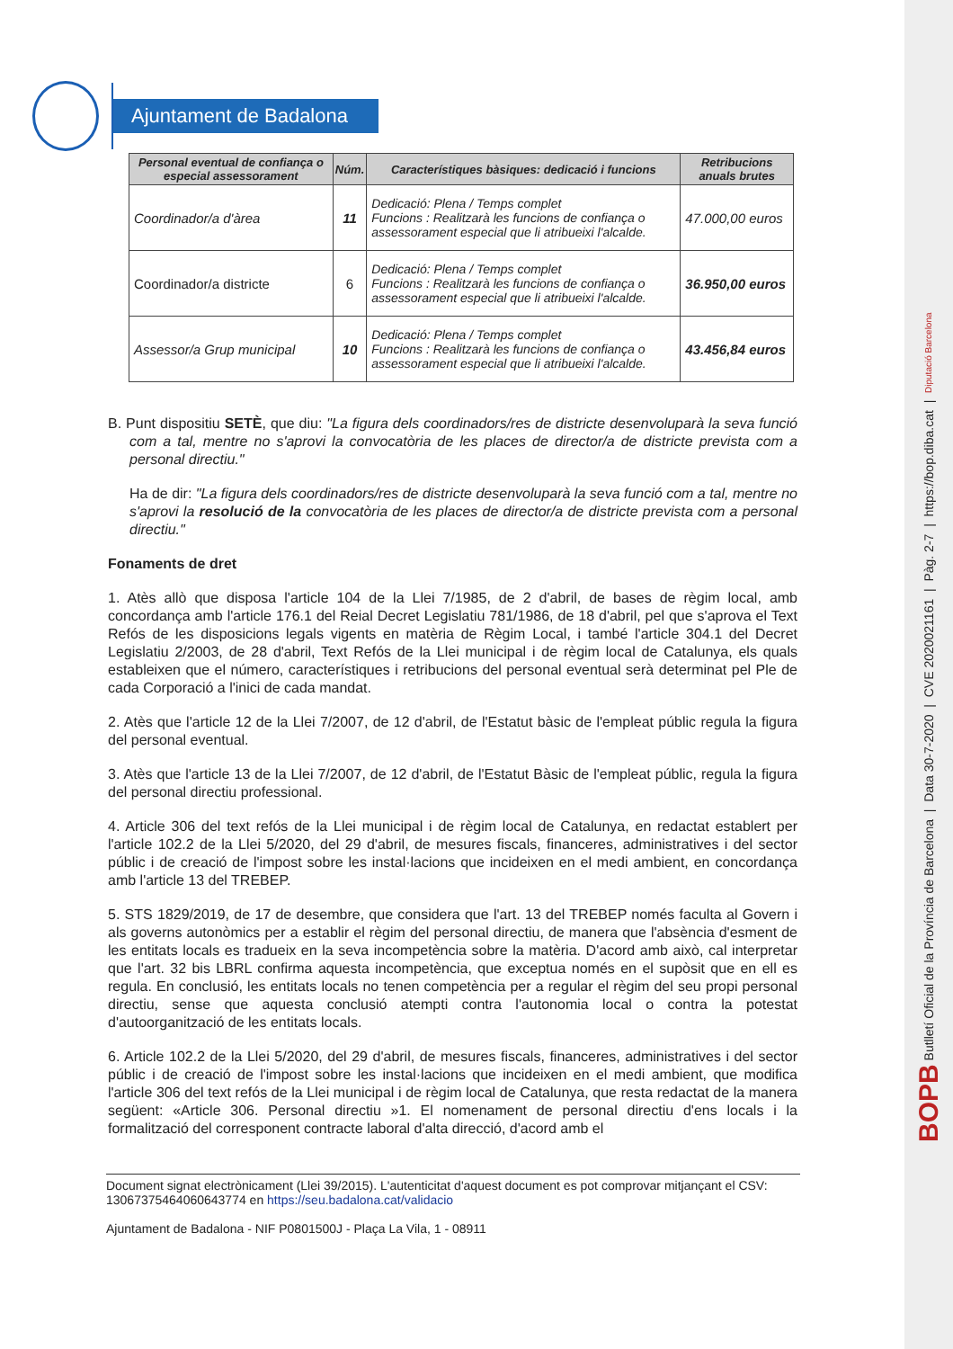BOPB Butlletí Oficial de la Província de Barcelona | Data 30-7-2020 | CVE 2020021161 | Pàg. 2-7 | https://bop.diba.cat | Diputació Barcelona
Ajuntament de Badalona
| Personal eventual de confiança o especial assessorament | Núm. | Característiques bàsiques: dedicació i funcions | Retribucions anuals brutes |
| --- | --- | --- | --- |
| Coordinador/a d'àrea | 11 | Dedicació: Plena / Temps complet Funcions : Realitzarà les funcions de confiança o assessorament especial que li atribueixi l'alcalde. | 47.000,00 euros |
| Coordinador/a districte | 6 | Dedicació: Plena / Temps complet Funcions : Realitzarà les funcions de confiança o assessorament especial que li atribueixi l'alcalde. | 36.950,00 euros |
| Assessor/a Grup municipal | 10 | Dedicació: Plena / Temps complet Funcions : Realitzarà les funcions de confiança o assessorament especial que li atribueixi l'alcalde. | 43.456,84 euros |
B. Punt dispositiu SETÈ, que diu: "La figura dels coordinadors/res de districte desenvoluparà la seva funció com a tal, mentre no s'aprovi la convocatòria de les places de director/a de districte prevista com a personal directiu."
Ha de dir: "La figura dels coordinadors/res de districte desenvoluparà la seva funció com a tal, mentre no s'aprovi la resolució de la convocatòria de les places de director/a de districte prevista com a personal directiu."
Fonaments de dret
1. Atès allò que disposa l'article 104 de la Llei 7/1985, de 2 d'abril, de bases de règim local, amb concordança amb l'article 176.1 del Reial Decret Legislatiu 781/1986, de 18 d'abril, pel que s'aprova el Text Refós de les disposicions legals vigents en matèria de Règim Local, i també l'article 304.1 del Decret Legislatiu 2/2003, de 28 d'abril, Text Refós de la Llei municipal i de règim local de Catalunya, els quals estableixen que el número, característiques i retribucions del personal eventual serà determinat pel Ple de cada Corporació a l'inici de cada mandat.
2. Atès que l'article 12 de la Llei 7/2007, de 12 d'abril, de l'Estatut bàsic de l'empleat públic regula la figura del personal eventual.
3. Atès que l'article 13 de la Llei 7/2007, de 12 d'abril, de l'Estatut Bàsic de l'empleat públic, regula la figura del personal directiu professional.
4. Article 306 del text refós de la Llei municipal i de règim local de Catalunya, en redactat establert per l'article 102.2 de la Llei 5/2020, del 29 d'abril, de mesures fiscals, financeres, administratives i del sector públic i de creació de l'impost sobre les instal·lacions que incideixen en el medi ambient, en concordança amb l'article 13 del TREBEP.
5. STS 1829/2019, de 17 de desembre, que considera que l'art. 13 del TREBEP només faculta al Govern i als governs autonòmics per a establir el règim del personal directiu, de manera que l'absència d'esment de les entitats locals es tradueix en la seva incompetència sobre la matèria. D'acord amb això, cal interpretar que l'art. 32 bis LBRL confirma aquesta incompetència, que exceptua només en el supòsit que en ell es regula. En conclusió, les entitats locals no tenen competència per a regular el règim del seu propi personal directiu, sense que aquesta conclusió atempti contra l'autonomia local o contra la potestat d'autoorganització de les entitats locals.
6. Article 102.2 de la Llei 5/2020, del 29 d'abril, de mesures fiscals, financeres, administratives i del sector públic i de creació de l'impost sobre les instal·lacions que incideixen en el medi ambient, que modifica l'article 306 del text refós de la Llei municipal i de règim local de Catalunya, que resta redactat de la manera següent: «Article 306. Personal directiu »1. El nomenament de personal directiu d'ens locals i la formalització del corresponent contracte laboral d'alta direcció, d'acord amb el
Document signat electrònicament (Llei 39/2015). L'autenticitat d'aquest document es pot comprovar mitjançant el CSV: 13067375464060643774 en https://seu.badalona.cat/validacio
Ajuntament de Badalona - NIF P0801500J - Plaça La Vila, 1 - 08911